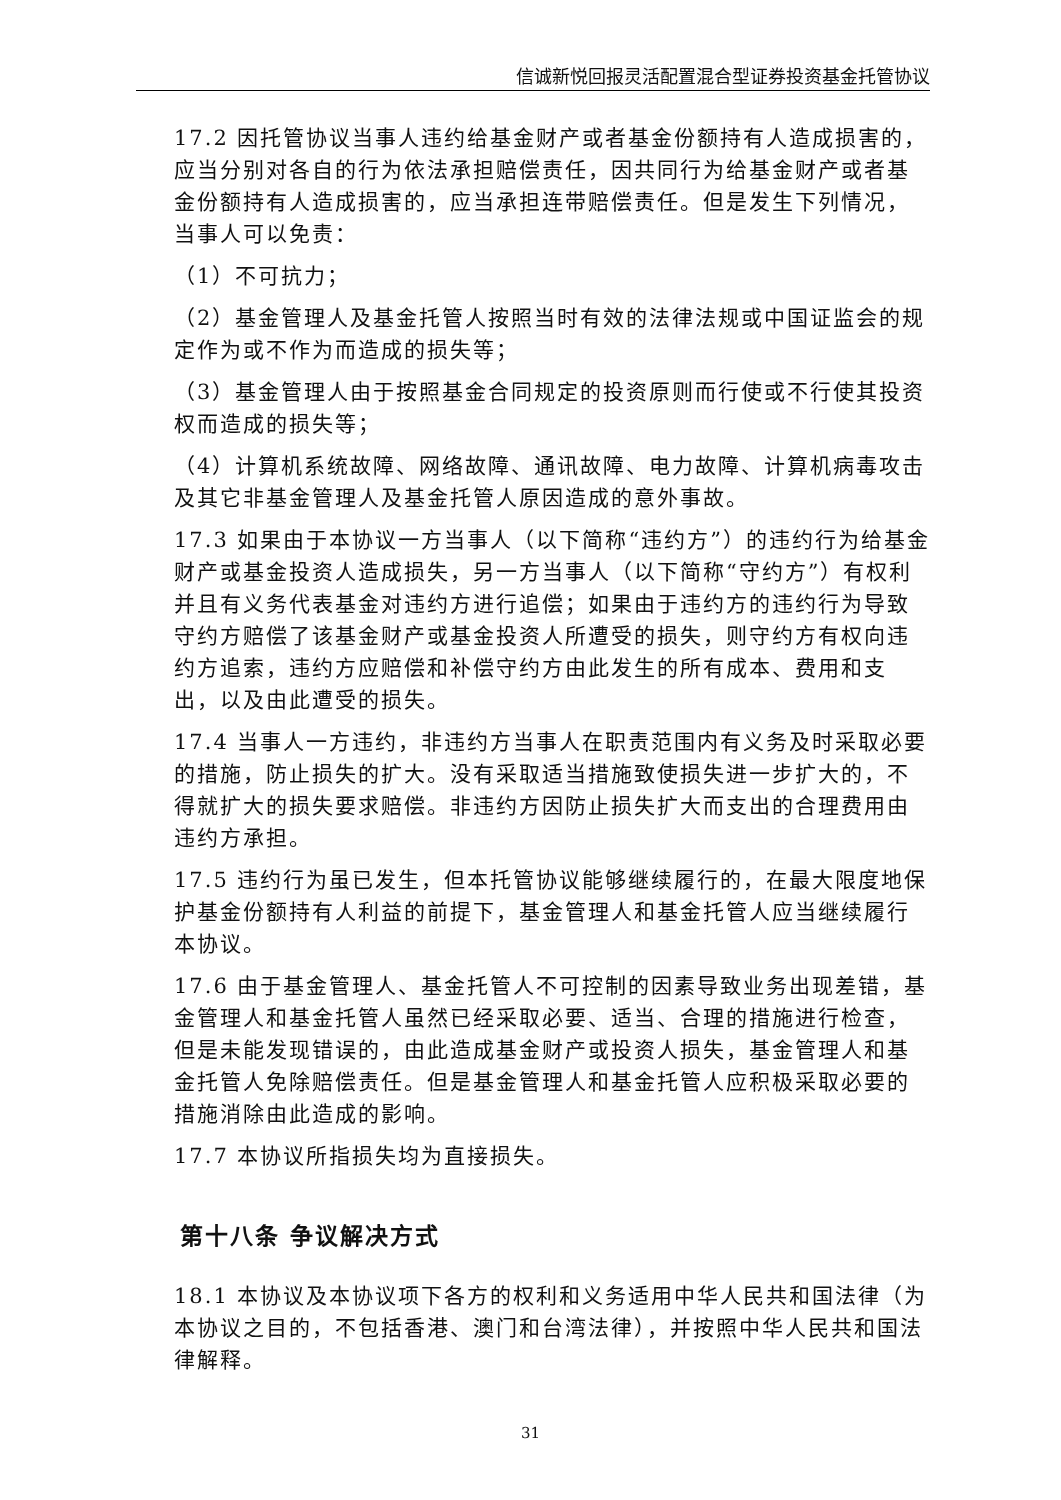信诚新悦回报灵活配置混合型证券投资基金托管协议
17.2 因托管协议当事人违约给基金财产或者基金份额持有人造成损害的，应当分别对各自的行为依法承担赔偿责任，因共同行为给基金财产或者基金份额持有人造成损害的，应当承担连带赔偿责任。但是发生下列情况，当事人可以免责：
（1）不可抗力；
（2）基金管理人及基金托管人按照当时有效的法律法规或中国证监会的规定作为或不作为而造成的损失等；
（3）基金管理人由于按照基金合同规定的投资原则而行使或不行使其投资权而造成的损失等；
（4）计算机系统故障、网络故障、通讯故障、电力故障、计算机病毒攻击及其它非基金管理人及基金托管人原因造成的意外事故。
17.3 如果由于本协议一方当事人（以下简称“违约方”）的违约行为给基金财产或基金投资人造成损失，另一方当事人（以下简称“守约方”）有权利并且有义务代表基金对违约方进行追偿；如果由于违约方的违约行为导致守约方赔偿了该基金财产或基金投资人所遭受的损失，则守约方有权向违约方追索，违约方应赔偿和补偿守约方由此发生的所有成本、费用和支出，以及由此遭受的损失。
17.4 当事人一方违约，非违约方当事人在职责范围内有义务及时采取必要的措施，防止损失的扩大。没有采取适当措施致使损失进一步扩大的，不得就扩大的损失要求赔偿。非违约方因防止损失扩大而支出的合理费用由违约方承担。
17.5 违约行为虽已发生，但本托管协议能够继续履行的，在最大限度地保护基金份额持有人利益的前提下，基金管理人和基金托管人应当继续履行本协议。
17.6 由于基金管理人、基金托管人不可控制的因素导致业务出现差错，基金管理人和基金托管人虽然已经采取必要、适当、合理的措施进行检查，但是未能发现错误的，由此造成基金财产或投资人损失，基金管理人和基金托管人免除赔偿责任。但是基金管理人和基金托管人应积极采取必要的措施消除由此造成的影响。
17.7 本协议所指损失均为直接损失。
第十八条 争议解决方式
18.1 本协议及本协议项下各方的权利和义务适用中华人民共和国法律（为本协议之目的，不包括香港、澳门和台湾法律），并按照中华人民共和国法律解释。
31